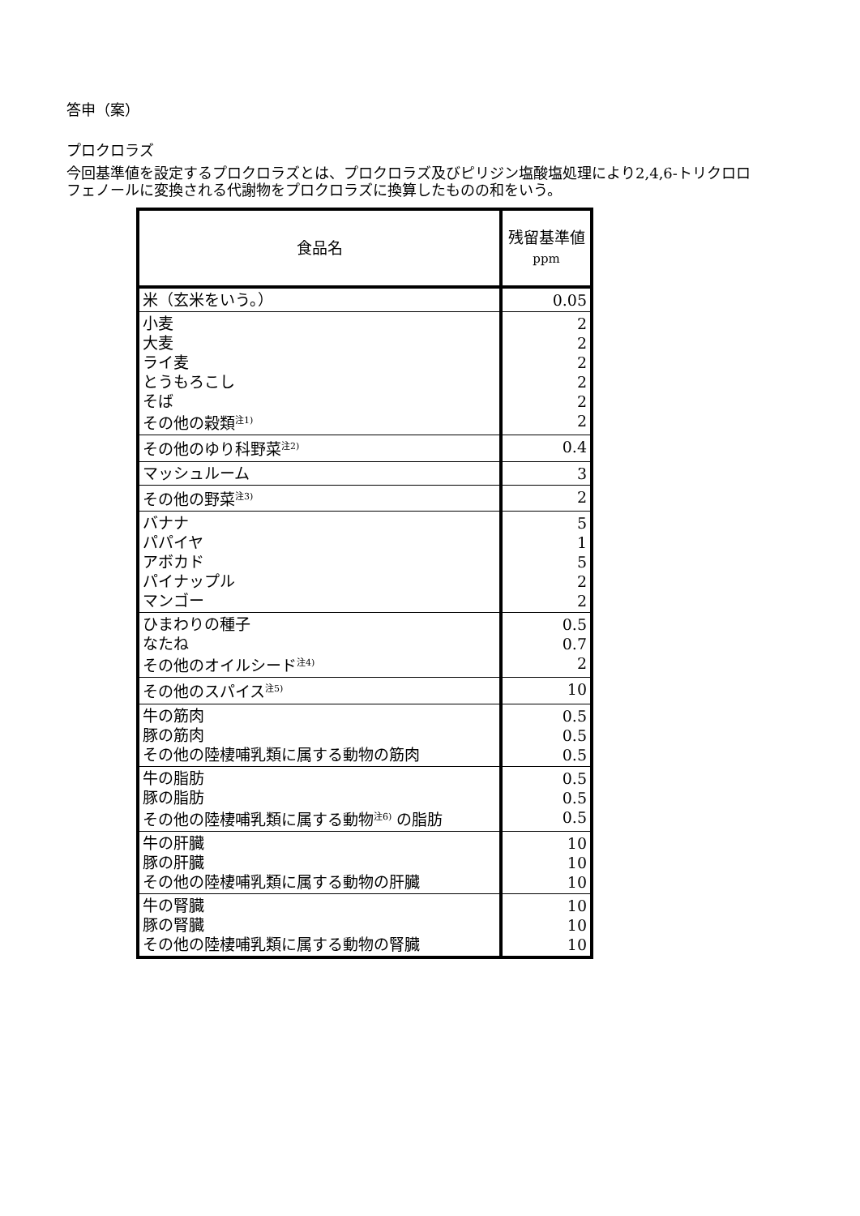答申（案）
プロクロラズ
今回基準値を設定するプロクロラズとは、プロクロラズ及びピリジン塩酸塩処理により2,4,6-トリクロロフェノールに変換される代謝物をプロクロラズに換算したものの和をいう。
| 食品名 | 残留基準値 ppm |
| --- | --- |
| 米（玄米をいう。） | 0.05 |
| 小麦 大麦 ライ麦 とうもろこし そば その他の穀類<sup>注1)</sup> | 2 2 2 2 2 2 |
| その他のゆり科野菜<sup>注2)</sup> | 0.4 |
| マッシュルーム | 3 |
| その他の野菜<sup>注3)</sup> | 2 |
| バナナ パパイヤ アボカド パイナップル マンゴー | 5 1 5 2 2 |
| ひまわりの種子 なたね その他のオイルシード<sup>注4)</sup> | 0.5 0.7 2 |
| その他のスパイス<sup>注5)</sup> | 10 |
| 牛の筋肉 豚の筋肉 その他の陸棲哺乳類に属する動物の筋肉 | 0.5 0.5 0.5 |
| 牛の脂肪 豚の脂肪 その他の陸棲哺乳類に属する動物<sup>注6)</sup> の脂肪 | 0.5 0.5 0.5 |
| 牛の肝臓 豚の肝臓 その他の陸棲哺乳類に属する動物の肝臓 | 10 10 10 |
| 牛の腎臓 豚の腎臓 その他の陸棲哺乳類に属する動物の腎臓 | 10 10 10 |